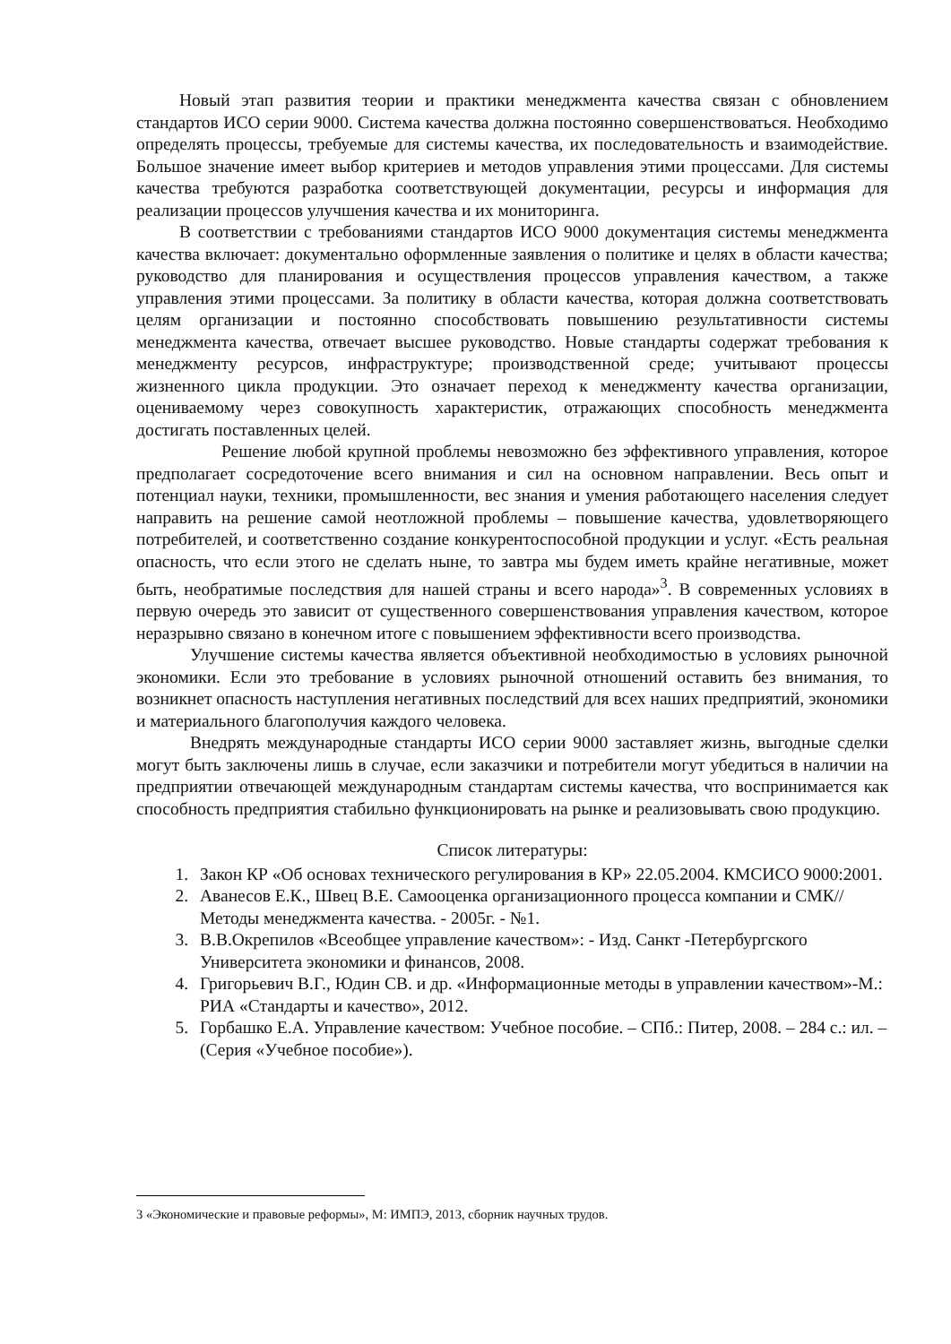Новый этап развития теории и практики менеджмента качества связан с обновлением стандартов ИСО серии 9000. Система качества должна постоянно совершенствоваться. Необходимо определять процессы, требуемые для системы качества, их последовательность и взаимодействие. Большое значение имеет выбор критериев и методов управления этими процессами. Для системы качества требуются разработка соответствующей документации, ресурсы и информация для реализации процессов улучшения качества и их мониторинга.
В соответствии с требованиями стандартов ИСО 9000 документация системы менеджмента качества включает: документально оформленные заявления о политике и целях в области качества; руководство для планирования и осуществления процессов управления качеством, а также управления этими процессами. За политику в области качества, которая должна соответствовать целям организации и постоянно способствовать повышению результативности системы менеджмента качества, отвечает высшее руководство. Новые стандарты содержат требования к менеджменту ресурсов, инфраструктуре; производственной среде; учитывают процессы жизненного цикла продукции. Это означает переход к менеджменту качества организации, оцениваемому через совокупность характеристик, отражающих способность менеджмента достигать поставленных целей.
Решение любой крупной проблемы невозможно без эффективного управления, которое предполагает сосредоточение всего внимания и сил на основном направлении. Весь опыт и потенциал науки, техники, промышленности, вес знания и умения работающего населения следует направить на решение самой неотложной проблемы – повышение качества, удовлетворяющего потребителей, и соответственно создание конкурентоспособной продукции и услуг. «Есть реальная опасность, что если этого не сделать ныне, то завтра мы будем иметь крайне негативные, может быть, необратимые последствия для нашей страны и всего народа»<sup>3</sup>. В современных условиях в первую очередь это зависит от существенного совершенствования управления качеством, которое неразрывно связано в конечном итоге с повышением эффективности всего производства.
Улучшение системы качества является объективной необходимостью в условиях рыночной экономики. Если это требование в условиях рыночной отношений оставить без внимания, то возникнет опасность наступления негативных последствий для всех наших предприятий, экономики и материального благополучия каждого человека.
Внедрять международные стандарты ИСО серии 9000 заставляет жизнь, выгодные сделки могут быть заключены лишь в случае, если заказчики и потребители могут убедиться в наличии на предприятии отвечающей международным стандартам системы качества, что воспринимается как способность предприятия стабильно функционировать на рынке и реализовывать свою продукцию.
Список литературы:
1. Закон КР «Об основах технического регулирования в КР» 22.05.2004. КМСИСО 9000:2001.
2. Аванесов Е.К., Швец В.Е. Самооценка организационного процесса компании и СМК// Методы менеджмента качества. - 2005г. - №1.
3. В.В.Окрепилов «Всеобщее управление качеством»: - Изд. Санкт -Петербургского Университета экономики и финансов, 2008.
4. Григорьевич В.Г., Юдин СВ. и др. «Информационные методы в управлении качеством»-М.: РИА «Стандарты и качество», 2012.
5. Горбашко Е.А. Управление качеством: Учебное пособие. – СПб.: Питер, 2008. – 284 с.: ил. – (Серия «Учебное пособие»).
3 «Экономические и правовые реформы», М: ИМПЭ, 2013, сборник научных трудов.